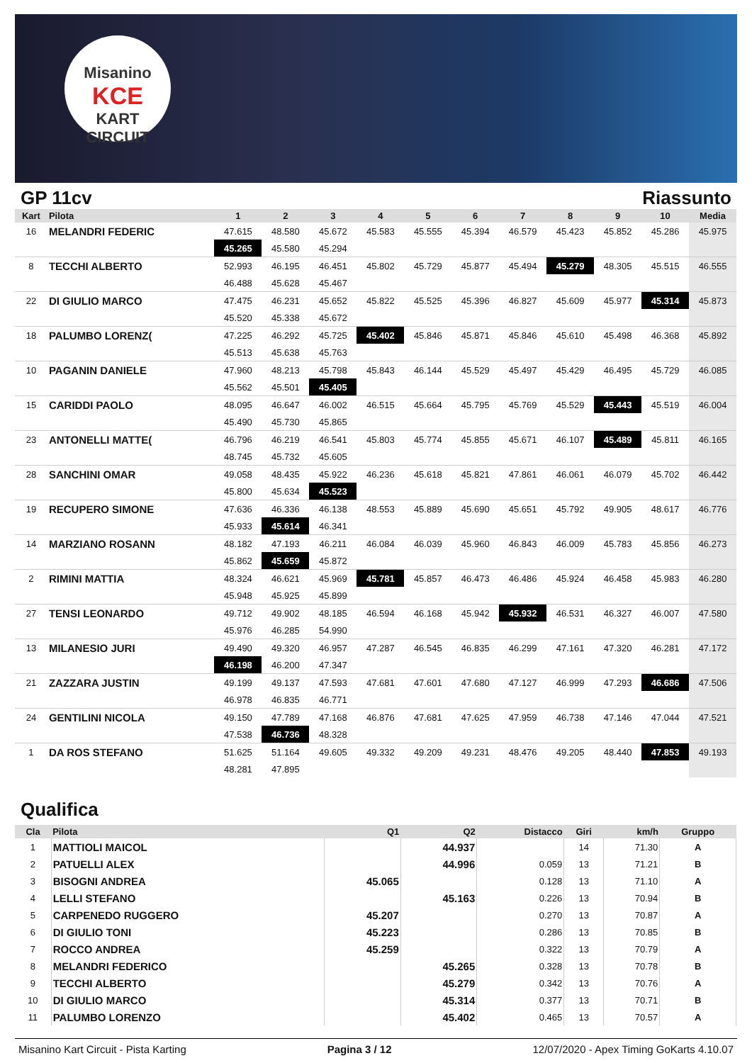Misanino
KCE
KART CIRCUIT
GP 11cv Riassunto
| Kart | Pilota | 1 | 2 | 3 | 4 | 5 | 6 | 7 | 8 | 9 | 10 | Media |
| --- | --- | --- | --- | --- | --- | --- | --- | --- | --- | --- | --- | --- |
| 16 | MELANDRI FEDERIC | 47.615 | 48.580 | 45.672 | 45.583 | 45.555 | 45.394 | 46.579 | 45.423 | 45.852 | 45.286 | 45.975 |
| | | 45.265 | 45.580 | 45.294 | | | | | | | | |
| 8 | TECCHI ALBERTO | 52.993 | 46.195 | 46.451 | 45.802 | 45.729 | 45.877 | 45.494 | 45.279 | 48.305 | 45.515 | 46.555 |
| | | 46.488 | 45.628 | 45.467 | | | | | | | | |
| 22 | DI GIULIO MARCO | 47.475 | 46.231 | 45.652 | 45.822 | 45.525 | 45.396 | 46.827 | 45.609 | 45.977 | 45.314 | 45.873 |
| | | 45.520 | 45.338 | 45.672 | | | | | | | | |
| 18 | PALUMBO LORENZ( | 47.225 | 46.292 | 45.725 | 45.402 | 45.846 | 45.871 | 45.846 | 45.610 | 45.498 | 46.368 | 45.892 |
| | | 45.513 | 45.638 | 45.763 | | | | | | | | |
| 10 | PAGANIN DANIELE | 47.960 | 48.213 | 45.798 | 45.843 | 46.144 | 45.529 | 45.497 | 45.429 | 46.495 | 45.729 | 46.085 |
| | | 45.562 | 45.501 | 45.405 | | | | | | | | |
| 15 | CARIDDI PAOLO | 48.095 | 46.647 | 46.002 | 46.515 | 45.664 | 45.795 | 45.769 | 45.529 | 45.443 | 45.519 | 46.004 |
| | | 45.490 | 45.730 | 45.865 | | | | | | | | |
| 23 | ANTONELLI MATTE( | 46.796 | 46.219 | 46.541 | 45.803 | 45.774 | 45.855 | 45.671 | 46.107 | 45.489 | 45.811 | 46.165 |
| | | 48.745 | 45.732 | 45.605 | | | | | | | | |
| 28 | SANCHINI OMAR | 49.058 | 48.435 | 45.922 | 46.236 | 45.618 | 45.821 | 47.861 | 46.061 | 46.079 | 45.702 | 46.442 |
| | | 45.800 | 45.634 | 45.523 | | | | | | | | |
| 19 | RECUPERO SIMONE | 47.636 | 46.336 | 46.138 | 48.553 | 45.889 | 45.690 | 45.651 | 45.792 | 49.905 | 48.617 | 46.776 |
| | | 45.933 | 45.614 | 46.341 | | | | | | | | |
| 14 | MARZIANO ROSANN | 48.182 | 47.193 | 46.211 | 46.084 | 46.039 | 45.960 | 46.843 | 46.009 | 45.783 | 45.856 | 46.273 |
| | | 45.862 | 45.659 | 45.872 | | | | | | | | |
| 2 | RIMINI MATTIA | 48.324 | 46.621 | 45.969 | 45.781 | 45.857 | 46.473 | 46.486 | 45.924 | 46.458 | 45.983 | 46.280 |
| | | 45.948 | 45.925 | 45.899 | | | | | | | | |
| 27 | TENSI LEONARDO | 49.712 | 49.902 | 48.185 | 46.594 | 46.168 | 45.942 | 45.932 | 46.531 | 46.327 | 46.007 | 47.580 |
| | | 45.976 | 46.285 | 54.990 | | | | | | | | |
| 13 | MILANESIO JURI | 49.490 | 49.320 | 46.957 | 47.287 | 46.545 | 46.835 | 46.299 | 47.161 | 47.320 | 46.281 | 47.172 |
| | | 46.198 | 46.200 | 47.347 | | | | | | | | |
| 21 | ZAZZARA JUSTIN | 49.199 | 49.137 | 47.593 | 47.681 | 47.601 | 47.680 | 47.127 | 46.999 | 47.293 | 46.686 | 47.506 |
| | | 46.978 | 46.835 | 46.771 | | | | | | | | |
| 24 | GENTILINI NICOLA | 49.150 | 47.789 | 47.168 | 46.876 | 47.681 | 47.625 | 47.959 | 46.738 | 47.146 | 47.044 | 47.521 |
| | | 47.538 | 46.736 | 48.328 | | | | | | | | |
| 1 | DA ROS STEFANO | 51.625 | 51.164 | 49.605 | 49.332 | 49.209 | 49.231 | 48.476 | 49.205 | 48.440 | 47.853 | 49.193 |
| | | 48.281 | 47.895 | | | | | | | | | |
Qualifica
| Cla | Pilota | Q1 | Q2 | Distacco | Giri | km/h | Gruppo |
| --- | --- | --- | --- | --- | --- | --- | --- |
| 1 | MATTIOLI MAICOL | | 44.937 | | 14 | 71.30 | A |
| 2 | PATUELLI ALEX | | 44.996 | 0.059 | 13 | 71.21 | B |
| 3 | BISOGNI ANDREA | 45.065 | | 0.128 | 13 | 71.10 | A |
| 4 | LELLI STEFANO | | 45.163 | 0.226 | 13 | 70.94 | B |
| 5 | CARPENEDO RUGGERO | 45.207 | | 0.270 | 13 | 70.87 | A |
| 6 | DI GIULIO TONI | 45.223 | | 0.286 | 13 | 70.85 | B |
| 7 | ROCCO ANDREA | 45.259 | | 0.322 | 13 | 70.79 | A |
| 8 | MELANDRI FEDERICO | | 45.265 | 0.328 | 13 | 70.78 | B |
| 9 | TECCHI ALBERTO | | 45.279 | 0.342 | 13 | 70.76 | A |
| 10 | DI GIULIO MARCO | | 45.314 | 0.377 | 13 | 70.71 | B |
| 11 | PALUMBO LORENZO | | 45.402 | 0.465 | 13 | 70.57 | A |
Misanino Kart Circuit - Pista Karting Pagina 3 / 12 12/07/2020 - Apex Timing GoKarts 4.10.07